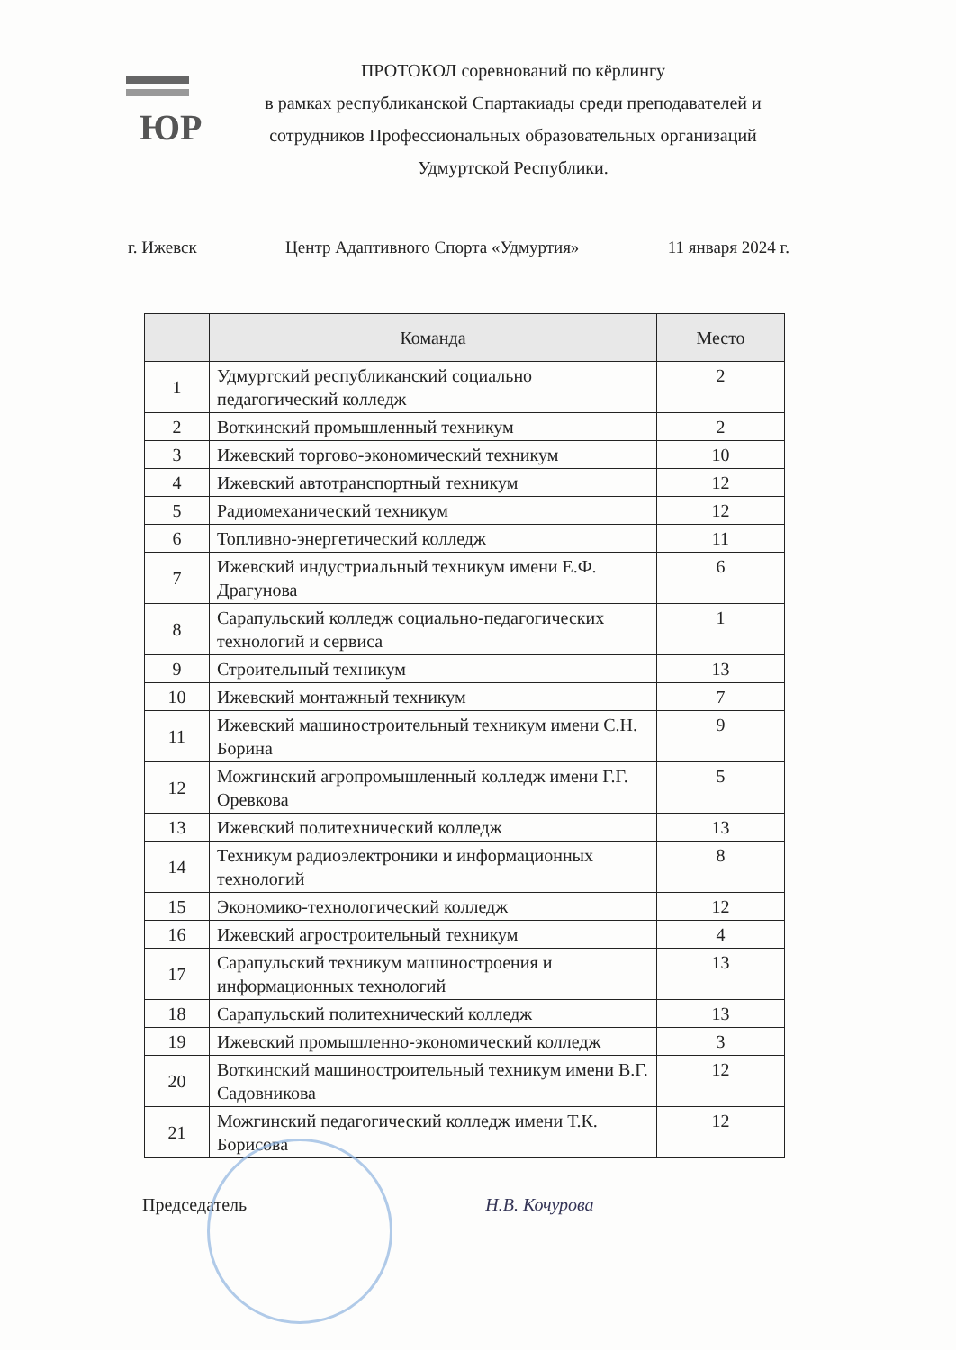ЮР
ПРОТОКОЛ соревнований по кёрлингу
в рамках республиканской Спартакиады среди преподавателей и сотрудников Профессиональных образовательных организаций Удмуртской Республики.
г. Ижевск Центр Адаптивного Спорта «Удмуртия» 11 января 2024 г.
| | Команда | Место |
| --- | --- | --- |
| 1 | Удмуртский республиканский социально педагогический колледж | 2 |
| 2 | Воткинский промышленный техникум | 2 |
| 3 | Ижевский торгово-экономический техникум | 10 |
| 4 | Ижевский автотранспортный техникум | 12 |
| 5 | Радиомеханический техникум | 12 |
| 6 | Топливно-энергетический колледж | 11 |
| 7 | Ижевский индустриальный техникум имени Е.Ф. Драгунова | 6 |
| 8 | Сарапульский колледж социально-педагогических технологий и сервиса | 1 |
| 9 | Строительный техникум | 13 |
| 10 | Ижевский монтажный техникум | 7 |
| 11 | Ижевский машиностроительный техникум имени С.Н. Борина | 9 |
| 12 | Можгинский агропромышленный колледж имени Г.Г. Оревкова | 5 |
| 13 | Ижевский политехнический колледж | 13 |
| 14 | Техникум радиоэлектроники и информационных технологий | 8 |
| 15 | Экономико-технологический колледж | 12 |
| 16 | Ижевский агростроительный техникум | 4 |
| 17 | Сарапульский техникум машиностроения и информационных технологий | 13 |
| 18 | Сарапульский политехнический колледж | 13 |
| 19 | Ижевский промышленно-экономический колледж | 3 |
| 20 | Воткинский машиностроительный техникум имени В.Г. Садовникова | 12 |
| 21 | Можгинский педагогический колледж имени Т.К. Борисова | 12 |
Председатель Н.В. Кочурова